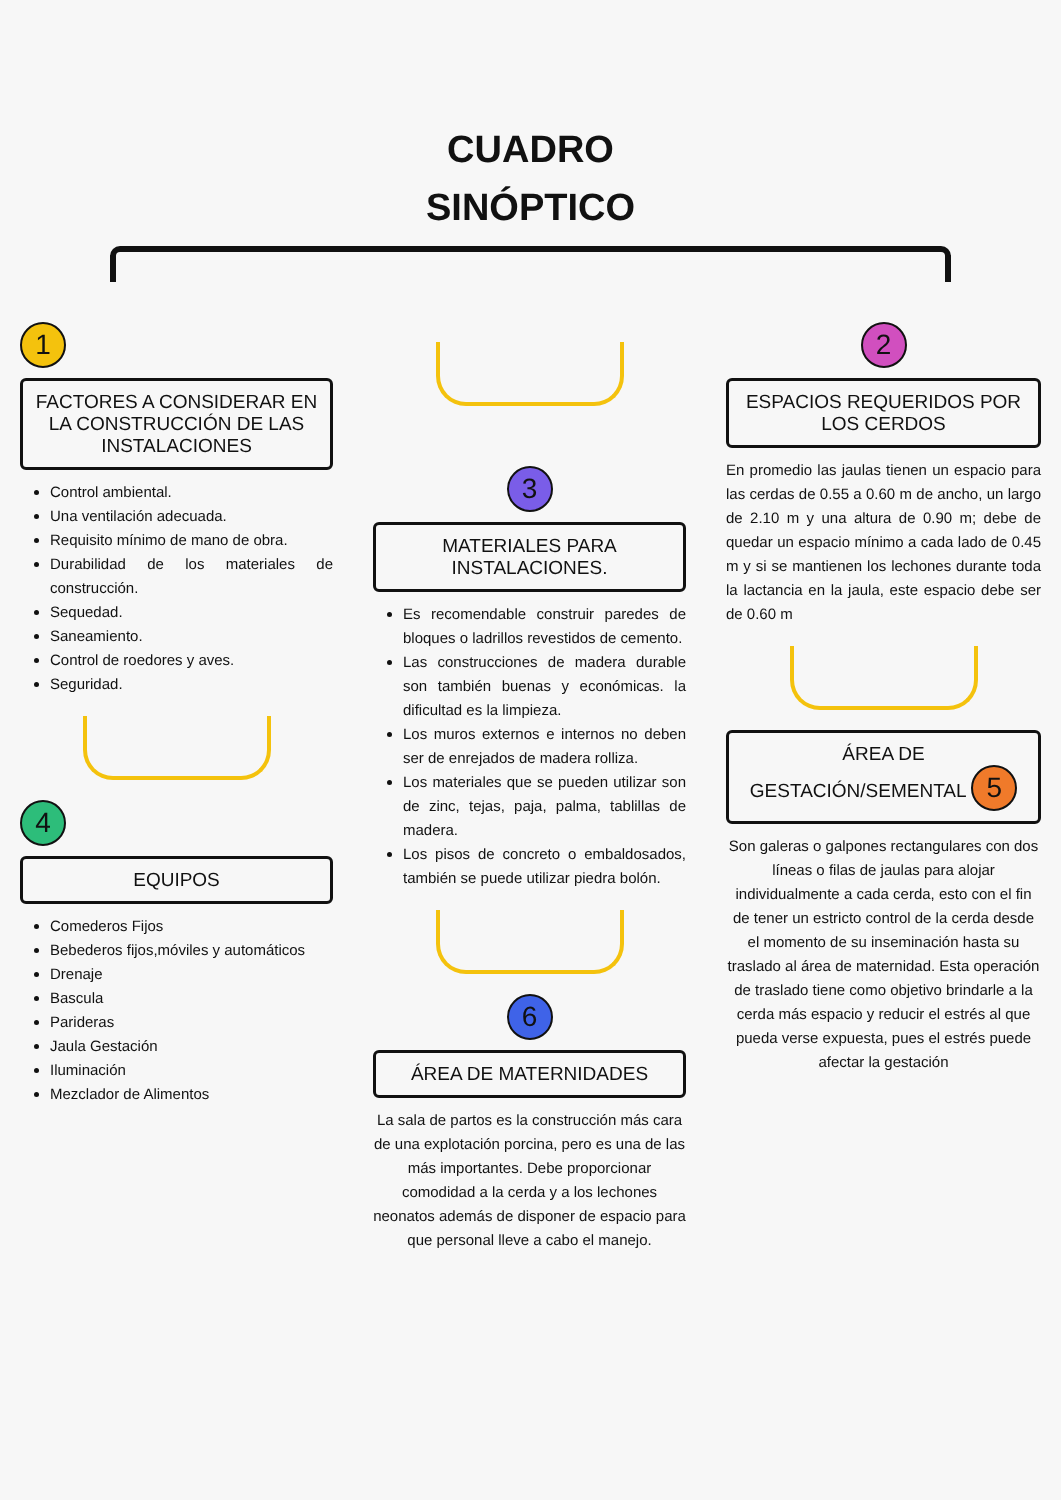CUADRO
SINÓPTICO
1
FACTORES A CONSIDERAR EN LA CONSTRUCCIÓN DE LAS INSTALACIONES
Control ambiental.
Una ventilación adecuada.
Requisito mínimo de mano de obra.
Durabilidad de los materiales de construcción.
Sequedad.
Saneamiento.
Control de roedores y aves.
Seguridad.
4
EQUIPOS
Comederos Fijos
Bebederos fijos,móviles y automáticos
Drenaje
Bascula
Parideras
Jaula Gestación
Iluminación
Mezclador de Alimentos
3
MATERIALES PARA INSTALACIONES.
Es recomendable construir paredes de bloques o ladrillos revestidos de cemento.
Las construcciones de madera durable son también buenas y económicas. la dificultad es la limpieza.
Los muros externos e internos no deben ser de enrejados de madera rolliza.
Los materiales que se pueden utilizar son de zinc, tejas, paja, palma, tablillas de madera.
Los pisos de concreto o embaldosados, también se puede utilizar piedra bolón.
6
ÁREA DE MATERNIDADES
La sala de partos es la construcción más cara de una explotación porcina, pero es una de las más importantes. Debe proporcionar comodidad a la cerda y a los lechones neonatos además de disponer de espacio para que personal lleve a cabo el manejo.
2
ESPACIOS REQUERIDOS POR LOS CERDOS
En promedio las jaulas tienen un espacio para las cerdas de 0.55 a 0.60 m de ancho, un largo de 2.10 m y una altura de 0.90 m; debe de quedar un espacio mínimo a cada lado de 0.45 m y si se mantienen los lechones durante toda la lactancia en la jaula, este espacio debe ser de 0.60 m
ÁREA DE GESTACIÓN/SEMENTAL 5
Son galeras o galpones rectangulares con dos líneas o filas de jaulas para alojar individualmente a cada cerda, esto con el fin de tener un estricto control de la cerda desde el momento de su inseminación hasta su traslado al área de maternidad. Esta operación de traslado tiene como objetivo brindarle a la cerda más espacio y reducir el estrés al que pueda verse expuesta, pues el estrés puede afectar la gestación